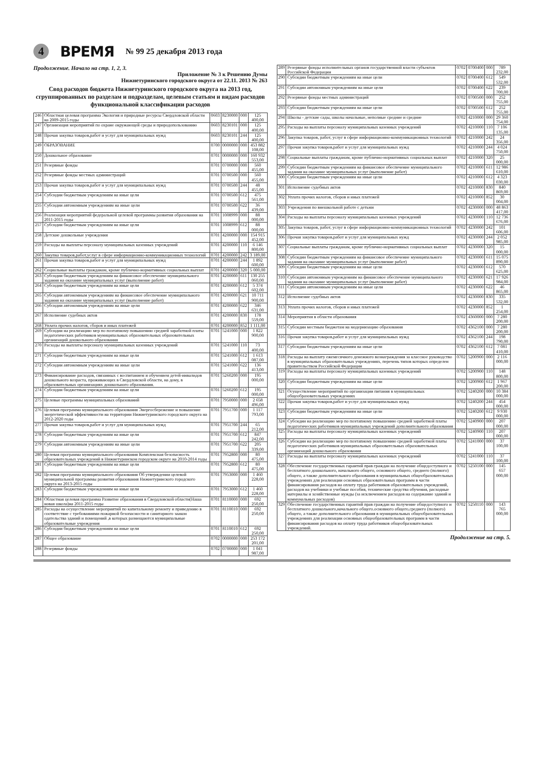4
ВРЕМЯ
№ 99 25 декабря 2013 года
Продолжение. Начало на стр. 1, 2, 3.
Приложение № 3 к Решению Думы
Нижнетуринского городского округа от 22.11. 2013 № 263
Свод расходов бюджета Нижнетуринского городского округа на 2013 год, сгруппированных по разделам и подразделам, целевым статьям и видам расходов функциональной классификации расходов
| 246 | Областная целевая программа Экология и природные ресурсы Свердловской области на 2009-2015 годы | 0603 | 8230000 | 000 | 125 400,00 |
| 247 | Организация мероприятий по охране окружающей среды и природопользованию | 0603 | 8230101 | 000 | 125 400,00 |
| 248 | Прочая закупка товаров,работ и услуг для муниципальных нужд | 0603 | 8230101 | 244 | 125 400,00 |
| 249 | ОБРАЗОВАНИЕ | 0700 | 0000000 | 000 | 453 882 108,00 |
| 250 | Дошкольное образование | 0701 | 0000000 | 000 | 160 932 553,00 |
| 251 | Резервные фонды | 0701 | 0700000 | 000 | 560 455,00 |
| 252 | Резервные фонды местных администраций | 0701 | 0700500 | 000 | 560 455,00 |
| 253 | Прочая закупка товаров,работ и услуг для муниципальных нужд | 0701 | 0700500 | 244 | 48 455,00 |
| 254 | Субсидии бюджетным учреждениям на иные цели | 0701 | 0700500 | 612 | 475 561,00 |
| 255 | Субсидии автономным учреждениям на иные цели | 0701 | 0700500 | 622 | 36 439,00 |
| 256 | Реализация мероприятий федеральной целевой программы развития образования на 2011-2015 годы | 0701 | 1008999 | 000 | 88 000,00 |
| 257 | Субсидии бюджетным учреждениям на иные цели | 0701 | 1008999 | 612 | 88 000,00 |
| 258 | Детские дошкольные учреждения | 0701 | 4200000 | 000 | 154 915 452,00 |
| 259 | Расходы на выплаты персоналу муниципальных казенных учреждений | 0701 | 4200000 | 110 | 6 146 800,00 |
| 260 | Закупка товаров,работ,услуг в сфере информационно-коммуникационных технологий | 0701 | 4200000 | 242 | 3 189,00 |
| 261 | Прочая закупка товаров,работ и услуг для муниципальных нужд | 0701 | 4200000 | 244 | 1 892 600,00 |
| 262 | Социальные выплаты гражданам, кроме публично-нормативных социальных выплат | 0701 | 4200000 | 320 | 5 000,00 |
| 263 | Субсидии бюджетным учреждениям на финансовое обеспечение муниципального задания на оказание муниципальных услуг (выполнение работ) | 0701 | 4200000 | 611 | 130 255 060,00 |
| 264 | Субсидии бюджетным учреждениям на иные цели | 0701 | 4200000 | 612 | 5 374 602,00 |
| 265 | Субсидии автономным учреждениям на финансовое обеспечение муниципального задания на оказание муниципальных услуг (выполнение работ) | 0701 | 4200000 | 621 | 10 711 900,00 |
| 266 | Субсидии автономным учреждениям на иные цели | 0701 | 4200000 | 622 | 346 631,00 |
| 267 | Исполнение судебных актов | 0701 | 4200000 | 830 | 178 559,00 |
| 268 | Уплата прочих налогов, сборов и иных платежей | 0701 | 4200000 | 852 | 1 111,00 |
| 269 | Субсидии на реализацию мер по поэтапному повышению средней заработной платы педагогических работников муниципальных образовательных образовательных организаций дошкольного образования | 0701 | 5241000 | 000 | 1 822 900,00 |
| 270 | Расходы на выплаты персоналу муниципальных казенных учреждений | 0701 | 5241000 | 110 | 73 400,00 |
| 271 | Субсидии бюджетным учреждениям на иные цели | 0701 | 5241000 | 612 | 1 613 087,00 |
| 272 | Субсидии автономным учреждениям на иные цели | 0701 | 5241000 | 622 | 136 413,00 |
| 273 | Финансирование расходов, связанных с воспитанием и обучением детей-инвалидов дошкольного возраста, проживающих в Свердловской области, на дому, в образовательных организациях дошкольного образования. | 0701 | 5260200 | 000 | 195 000,00 |
| 274 | Субсидии бюджетным учреждениям на иные цели | 0701 | 5260200 | 612 | 195 000,00 |
| 275 | Целевые программы муниципальных образований | 0701 | 7950000 | 000 | 2 658 496,00 |
| 276 | Целевая программа муниципального образования Энергосбережение и повышение энергетической эффективности на территории Нижнетуринского городского округа на 2012-2020 годы | 0701 | 7951700 | 000 | 1 117 793,00 |
| 277 | Прочая закупка товаров,работ и услуг для муниципальных нужд | 0701 | 7951700 | 244 | 65 212,00 |
| 278 | Субсидии бюджетным учреждениям на иные цели | 0701 | 7951700 | 612 | 847 242,00 |
| 279 | Субсидии автономным учреждениям на иные цели | 0701 | 7951700 | 622 | 205 339,00 |
| 280 | Целевая программа муниципального образования Комплексная безопасность образовательных учреждений в Нижнетуринском городском округе на 2010-2014 годы | 0701 | 7952800 | 000 | 80 475,00 |
| 281 | Субсидии бюджетным учреждениям на иные цели | 0701 | 7952800 | 612 | 80 475,00 |
| 282 | Целевая программа муниципального образования Об утверждении целевой муниципальной программы развития образования Нижнетуринского городского округа на 2013-2015 годы | 0701 | 7953000 | 000 | 1 460 228,00 |
| 283 | Субсидии бюджетным учреждениям на иные цели | 0701 | 7953000 | 612 | 1 460 228,00 |
| 284 | Областная целевая программа Развитие образования в Свердловской области(Наша новая школа)на 2011-2015 годы | 0701 | 8110000 | 000 | 692 250,00 |
| 285 | Расходы на осуществление мероприятий по капитальному ремонту и приведению в соответствие с требованиями пожарной безопасности и санитарного заакон одательства зданий и помещений ,в которых размещаются муниципальные образовательные учреждения | 0701 | 8110010 | 000 | 692 250,00 |
| 286 | Субсидии бюджетным учреждениям на иные цели | 0701 | 8110010 | 612 | 692 250,00 |
| 287 | Общее образование | 0702 | 0000000 | 000 | 253 172 201,00 |
| 288 | Резервные фонды | 0702 | 0700000 | 000 | 1 041 987,00 |
| 289 | Резервные фонды исполнительных органов государственной власти субъектов Российской Федерации | 0702 | 0700400 | 000 | 789 232,00 |
| 290 | Субсидии бюджетным учреждениям на иные цели | 0702 | 0700400 | 612 | 549 532,00 |
| 291 | Субсидии автономным учреждениям на иные цели | 0702 | 0700400 | 622 | 239 700,00 |
| 292 | Резервные фонды местных администраций | 0702 | 0700500 | 000 | 252 755,00 |
| 293 | Субсидии бюджетным учреждениям на иные цели | 0702 | 0700500 | 612 | 252 755,00 |
| 294 | Школы - детские сады, школы начальные, неполные средние и средние | 0702 | 4210000 | 000 | 29 360 754,00 |
| 295 | Расходы на выплаты персоналу муниципальных казенных учреждений | 0702 | 4210000 | 110 | 7 106 135,00 |
| 296 | Закупка товаров, работ, услуг в сфере информационно-коммуникационных технологий | 0702 | 4210000 | 242 | 24 356,00 |
| 297 | Прочая закупка товаров,работ и услуг для муниципальных нужд | 0702 | 4210000 | 244 | 4 024 750,00 |
| 298 | Социальные выплаты гражданам, кроме публично-нормативных социальных выплат | 0702 | 4210000 | 320 | 25 000,00 |
| 299 | Субсидии бюджетным учреждениям на финансовое обеспечение муниципального задания на оказание муниципальных услуг (выполнение работ) | 0702 | 4210000 | 611 | 12 986 610,00 |
| 300 | Субсидии бюджетным учреждениям на иные цели | 0702 | 4210000 | 612 | 4 323 030,00 |
| 301 | Исполнение судебных актов | 0702 | 4210000 | 830 | 840 869,00 |
| 302 | Уплата прочих налогов, сборов и иных платежей | 0702 | 4210000 | 852 | 30 004,00 |
| 303 | Учреждения по внешкольной работе с детьми | 0702 | 4230000 | 000 | 48 863 417,00 |
| 304 | Расходы на выплаты персоналу муниципальных казенных учреждений | 0702 | 4230000 | 110 | 12 736 676,00 |
| 305 | Закупка товаров, работ, услуг в сфере информационно-коммуникационных технологий | 0702 | 4230000 | 242 | 101 606,00 |
| 306 | Прочая закупка товаров,работ и услуг для муниципальных нужд | 0702 | 4230000 | 244 | 2 052 985,00 |
| 307 | Социальные выплаты гражданам, кроме публично-нормативных социальных выплат | 0702 | 4230000 | 320 | 15 000,00 |
| 308 | Субсидии бюджетным учреждениям на финансовое обеспечение муниципального задания на оказание муниципальных услуг (выполнение работ) | 0702 | 4230000 | 611 | 15 075 890,00 |
| 309 | Субсидии бюджетным учреждениям на иные цели | 0702 | 4230000 | 612 | 570 625,00 |
| 310 | Субсидии автономным учреждениям на финансовое обеспечение муниципального задания на оказание муниципальных услуг (выполнение работ) | 0702 | 4230000 | 621 | 17 926 984,00 |
| 311 | Субсидии автономным учреждениям на иные цели | 0702 | 4230000 | 622 | 46 865,00 |
| 312 | Исполнение судебных актов | 0702 | 4230000 | 830 | 335 532,00 |
| 313 | Уплата прочих налогов, сборов и иных платежей | 0702 | 4230000 | 852 | 1 254,00 |
| 314 | Мероприятия в области образования | 0702 | 4360000 | 000 | 7 280 200,00 |
| 315 | Субсидии местным бюджетам на модернизацию образования | 0702 | 4362100 | 000 | 7 280 200,00 |
| 316 | Прочая закупка товаров,работ и услуг для муниципальных нужд | 0702 | 4362100 | 244 | 198 790,00 |
| 317 | Субсидии бюджетным учреждениям на иные цели | 0702 | 4362100 | 612 | 7 081 410,00 |
| 318 | Расходы на выплату ежемесячного денежного вознаграждения за классное руководство в муниципальных образовательных учреждениях, перечень типов которых определен правительством Российской Федерации | 0702 | 5200900 | 000 | 2 116 000,00 |
| 319 | Расходы на выплаты персоналу муниципальных казенных учреждений | 0702 | 5200900 | 110 | 148 800,00 |
| 320 | Субсидии бюджетным учреждениям на иные цели | 0702 | 5200900 | 612 | 1 967 200,00 |
| 321 | Осуществление мероприятий по организации питания в муниципальных общеобразовательных учреждениях | 0702 | 5240200 | 000 | 10 384 000,00 |
| 322 | Прочая закупка товаров,работ и услуг для муниципальных нужд | 0702 | 5240200 | 244 | 454 000,00 |
| 323 | Субсидии бюджетным учреждениям на иные цели | 0702 | 5240200 | 612 | 9 930 000,00 |
| 324 | Субсидии на реализацию мер по поэтапному повышению средней заработной платы педагогических работников муниципальных учреждений дополнительного образования | 0702 | 5240900 | 000 | 207 000,00 |
| 325 | Расходы на выплаты персоналу муниципальных казенных учреждений | 0702 | 5240900 | 110 | 207 000,00 |
| 326 | Субсидии на реализацию мер по поэтапному повышению средней заработной платы педагогических работников муниципальных образовательных образовательных организаций дошкольного образования | 0702 | 5241000 | 000 | 37 100,00 |
| 327 | Расходы на выплаты персоналу муниципальных казенных учреждений | 0702 | 5241000 | 110 | 37 100,00 |
| 328 | Обеспечение государственных гарантий прав граждан на получение общедоступного и бесплатного дошкольного, начального общего, основного общего, среднего (полного) общего, а также дополнительного образования в муниципальных общеобразовательных учреждениях для реализации основных образовательных программ в части финансирования расходов на оплату труда работников образовательных учреждений, расходов на учебники и учебные пособия, технические средства обучения, расходные материалы и хозяйственные нужды (за исключением расходов на содержание зданий и коммунальных расходов) | 0702 | 5250100 | 000 | 145 657 000,00 |
| 329 | Обеспечение государственных гарантий прав граждан на получение общедоступного и бесплатного дошкольного,начального общего.основного общего,среднего (полного) общего, а также дополнительного образования в муниципальных общеобразовательных учреждениях для реализации основных общеобразовательных программ в части финансирования расходов на оплату труда работников общеобразовательных учреждений. | 0702 | 5250110 | 000 | 143 765 000,00 |
Продолжение на стр. 5.